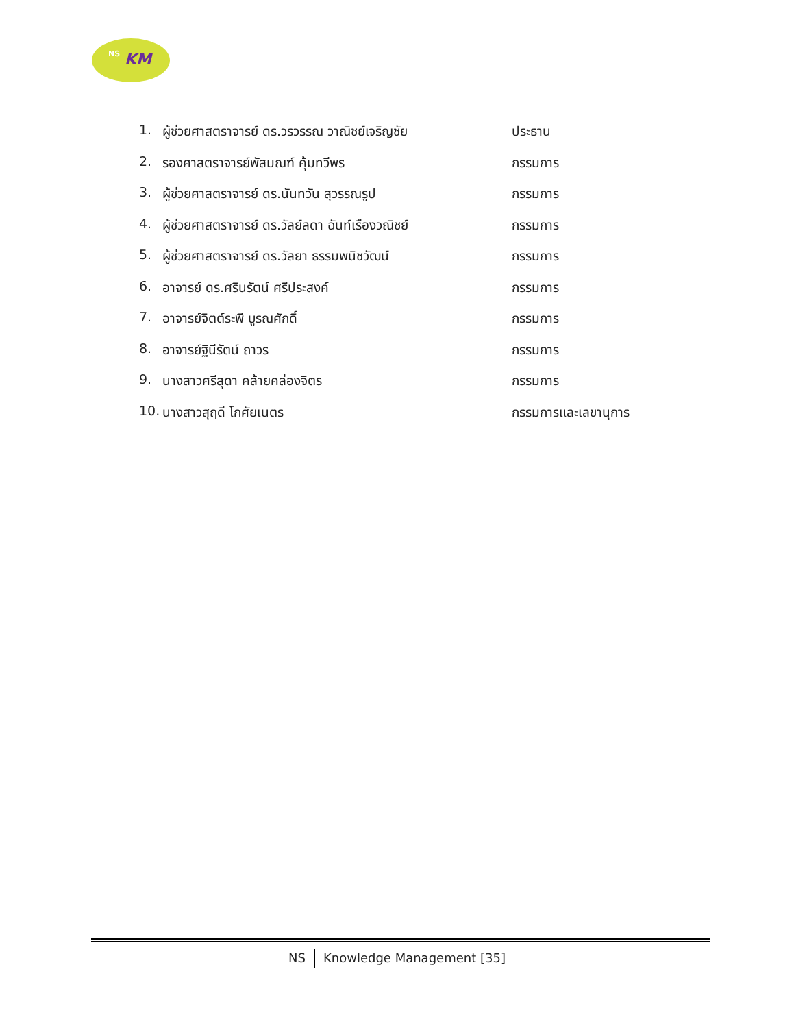NS KM
1. ผู้ช่วยศาสตราจารย์ ดร.วรวรรณ วาณิชย์เจริญชัย ประธาน
2. รองศาสตราจารย์พัสมณฑ์ คุ้มทวีพร กรรมการ
3. ผู้ช่วยศาสตราจารย์ ดร.นันทวัน สุวรรณรูป กรรมการ
4. ผู้ช่วยศาสตราจารย์ ดร.วัลย์ลดา ฉันท์เรืองวณิชย์ กรรมการ
5. ผู้ช่วยศาสตราจารย์ ดร.วัลยา ธรรมพนิชวัฒน์ กรรมการ
6. อาจารย์ ดร.ศรินรัตน์ ศรีประสงค์ กรรมการ
7. อาจารย์จิตต์ระพี บูรณศักดิ์ กรรมการ
8. อาจารย์ฐินีรัตน์ ถาวร กรรมการ
9. นางสาวศรีสุดา คล้ายคล่องจิตร กรรมการ
10. นางสาวสุฤดี โกศัยเนตร กรรมการและเลขานุการ
NS Knowledge Management [35]